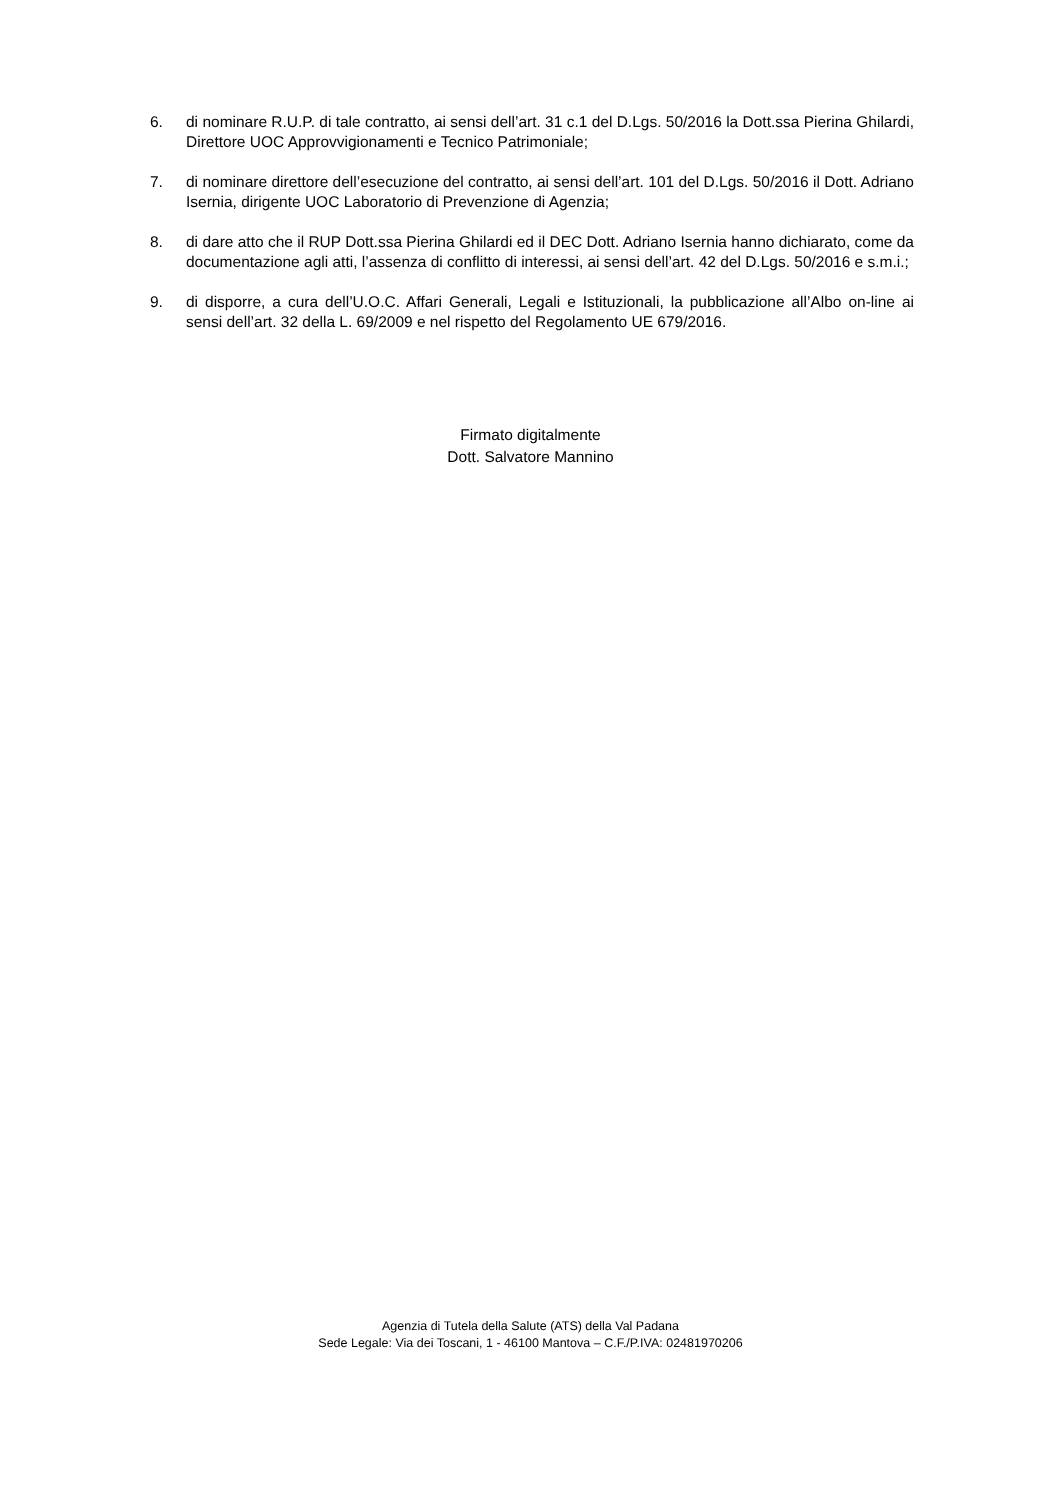6. di nominare R.U.P. di tale contratto, ai sensi dell’art. 31 c.1 del D.Lgs. 50/2016 la Dott.ssa Pierina Ghilardi, Direttore UOC Approvvigionamenti e Tecnico Patrimoniale;
7. di nominare direttore dell’esecuzione del contratto, ai sensi dell’art. 101 del D.Lgs. 50/2016 il Dott. Adriano Isernia, dirigente UOC Laboratorio di Prevenzione di Agenzia;
8. di dare atto che il RUP Dott.ssa Pierina Ghilardi ed il DEC Dott. Adriano Isernia hanno dichiarato, come da documentazione agli atti, l’assenza di conflitto di interessi, ai sensi dell’art. 42 del D.Lgs. 50/2016 e s.m.i.;
9. di disporre, a cura dell’U.O.C. Affari Generali, Legali e Istituzionali, la pubblicazione all’Albo on-line ai sensi dell’art. 32 della L. 69/2009 e nel rispetto del Regolamento UE 679/2016.
Firmato digitalmente
Dott. Salvatore Mannino
Agenzia di Tutela della Salute (ATS) della Val Padana
Sede Legale: Via dei Toscani, 1 - 46100 Mantova – C.F./P.IVA: 02481970206